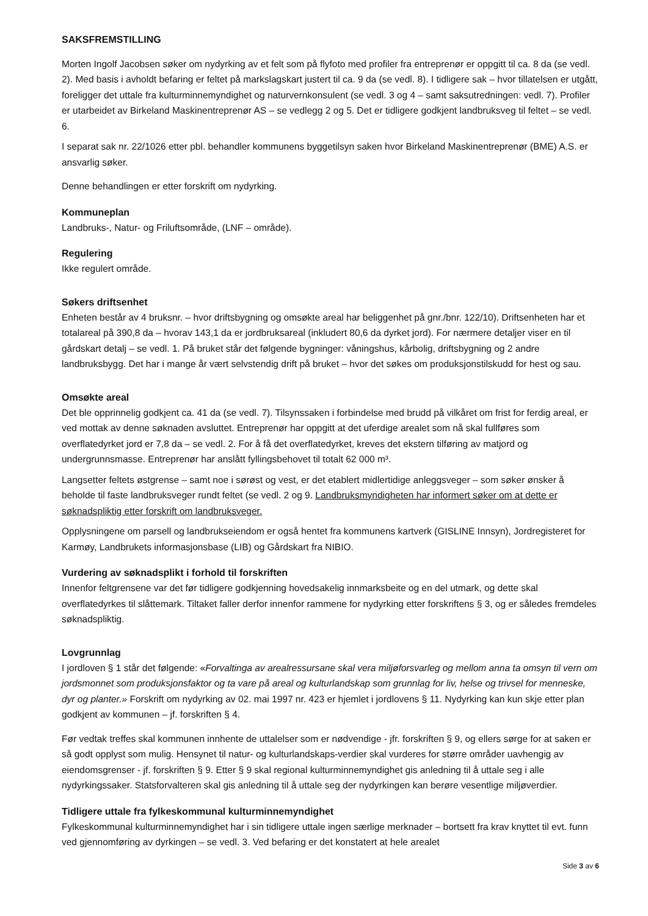SAKSFREMSTILLING
Morten Ingolf Jacobsen søker om nydyrking av et felt som på flyfoto med profiler fra entreprenør er oppgitt til ca. 8 da (se vedl. 2). Med basis i avholdt befaring er feltet på markslagskart justert til ca. 9 da (se vedl. 8). I tidligere sak – hvor tillatelsen er utgått, foreligger det uttale fra kulturminnemyndighet og naturvernkonsulent (se vedl. 3 og 4 – samt saksutredningen: vedl. 7). Profiler er utarbeidet av Birkeland Maskinentreprenør AS – se vedlegg 2 og 5. Det er tidligere godkjent landbruksveg til feltet – se vedl. 6.
I separat sak nr. 22/1026 etter pbl. behandler kommunens byggetilsyn saken hvor Birkeland Maskinentreprenør (BME) A.S. er ansvarlig søker.
Denne behandlingen er etter forskrift om nydyrking.
Kommuneplan
Landbruks-, Natur- og Friluftsområde, (LNF – område).
Regulering
Ikke regulert område.
Søkers driftsenhet
Enheten består av 4 bruksnr. – hvor driftsbygning og omsøkte areal har beliggenhet på gnr./bnr. 122/10). Driftsenheten har et totalareal på 390,8 da – hvorav 143,1 da er jordbruksareal (inkludert 80,6 da dyrket jord). For nærmere detaljer viser en til gårdskart detalj – se vedl. 1. På bruket står det følgende bygninger: våningshus, kårbolig, driftsbygning og 2 andre landbruksbygg. Det har i mange år vært selvstendig drift på bruket – hvor det søkes om produksjonstilskudd for hest og sau.
Omsøkte areal
Det ble opprinnelig godkjent ca. 41 da (se vedl. 7). Tilsynssaken i forbindelse med brudd på vilkåret om frist for ferdig areal, er ved mottak av denne søknaden avsluttet. Entreprenør har oppgitt at det uferdige arealet som nå skal fullføres som overflatedyrket jord er 7,8 da – se vedl. 2. For å få det overflatedyrket, kreves det ekstern tilføring av matjord og undergrunnsmasse. Entreprenør har anslått fyllingsbehovet til totalt 62 000 m³.
Langsetter feltets østgrense – samt noe i sørøst og vest, er det etablert midlertidige anleggsveger – som søker ønsker å beholde til faste landbruksveger rundt feltet (se vedl. 2 og 9. Landbruksmyndigheten har informert søker om at dette er søknadspliktig etter forskrift om landbruksveger.
Opplysningene om parsell og landbrukseiendom er også hentet fra kommunens kartverk (GISLINE Innsyn), Jordregisteret for Karmøy, Landbrukets informasjonsbase (LIB) og Gårdskart fra NIBIO.
Vurdering av søknadsplikt i forhold til forskriften
Innenfor feltgrensene var det før tidligere godkjenning hovedsakelig innmarksbeite og en del utmark, og dette skal overflatedyrkes til slåttemark. Tiltaket faller derfor innenfor rammene for nydyrking etter forskriftens § 3, og er således fremdeles søknadspliktig.
Lovgrunnlag
I jordloven § 1 står det følgende: «Forvaltinga av arealressursane skal vera miljøforsvarleg og mellom anna ta omsyn til vern om jordsmonnet som produksjonsfaktor og ta vare på areal og kulturlandskap som grunnlag for liv, helse og trivsel for menneske, dyr og planter.» Forskrift om nydyrking av 02. mai 1997 nr. 423 er hjemlet i jordlovens § 11. Nydyrking kan kun skje etter plan godkjent av kommunen – jf. forskriften § 4.
Før vedtak treffes skal kommunen innhente de uttalelser som er nødvendige - jfr. forskriften § 9, og ellers sørge for at saken er så godt opplyst som mulig. Hensynet til natur- og kulturlandskaps-verdier skal vurderes for større områder uavhengig av eiendomsgrenser - jf. forskriften § 9. Etter § 9 skal regional kulturminnemyndighet gis anledning til å uttale seg i alle nydyrkingssaker. Statsforvalteren skal gis anledning til å uttale seg der nydyrkingen kan berøre vesentlige miljøverdier.
Tidligere uttale fra fylkeskommunal kulturminnemyndighet
Fylkeskommunal kulturminnemyndighet har i sin tidligere uttale ingen særlige merknader – bortsett fra krav knyttet til evt. funn ved gjennomføring av dyrkingen – se vedl. 3. Ved befaring er det konstatert at hele arealet
Side 3 av 6